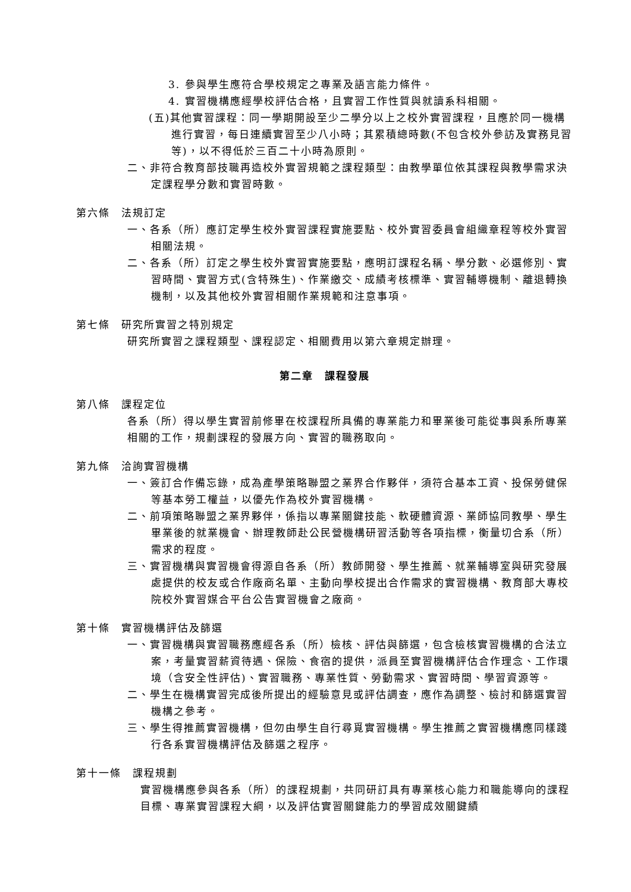3. 參與學生應符合學校規定之專業及語言能力條件。
4. 實習機構應經學校評估合格，且實習工作性質與就讀系科相關。
(五)其他實習課程：同一學期開設至少二學分以上之校外實習課程，且應於同一機構進行實習，每日連續實習至少八小時；其累積總時數(不包含校外參訪及實務見習等)，以不得低於三百二十小時為原則。
二、非符合教育部技職再造校外實習規範之課程類型：由教學單位依其課程與教學需求決定課程學分數和實習時數。
第六條　法規訂定
一、各系（所）應訂定學生校外實習課程實施要點、校外實習委員會組織章程等校外實習相關法規。
二、各系（所）訂定之學生校外實習實施要點，應明訂課程名稱、學分數、必選修別、實習時間、實習方式(含特殊生)、作業繳交、成績考核標準、實習輔導機制、離退轉換機制，以及其他校外實習相關作業規範和注意事項。
第七條　研究所實習之特別規定
研究所實習之課程類型、課程認定、相關費用以第六章規定辦理。
第二章　課程發展
第八條　課程定位
各系（所）得以學生實習前修畢在校課程所具備的專業能力和畢業後可能從事與系所專業相關的工作，規劃課程的發展方向、實習的職務取向。
第九條　洽詢實習機構
一、簽訂合作備忘錄，成為產學策略聯盟之業界合作夥伴，須符合基本工資、投保勞健保等基本勞工權益，以優先作為校外實習機構。
二、前項策略聯盟之業界夥伴，係指以專業關鍵技能、軟硬體資源、業師協同教學、學生畢業後的就業機會、辦理教師赴公民營機構研習活動等各項指標，衡量切合系（所）需求的程度。
三、實習機構與實習機會得源自各系（所）教師開發、學生推薦、就業輔導室與研究發展處提供的校友或合作廠商名單、主動向學校提出合作需求的實習機構、教育部大專校院校外實習媒合平台公告實習機會之廠商。
第十條　實習機構評估及篩選
一、實習機構與實習職務應經各系（所）檢核、評估與篩選，包含檢核實習機構的合法立案，考量實習薪資待遇、保險、食宿的提供，派員至實習機構評估合作理念、工作環境（含安全性評估)、實習職務、專業性質、勞動需求、實習時間、學習資源等。
二、學生在機構實習完成後所提出的經驗意見或評估調查，應作為調整、檢討和篩選實習機構之參考。
三、學生得推薦實習機構，但勿由學生自行尋覓實習機構。學生推薦之實習機構應同樣踐行各系實習機構評估及篩選之程序。
第十一條　課程規劃
實習機構應參與各系（所）的課程規劃，共同研訂具有專業核心能力和職能導向的課程目標、專業實習課程大綱，以及評估實習關鍵能力的學習成效關鍵績